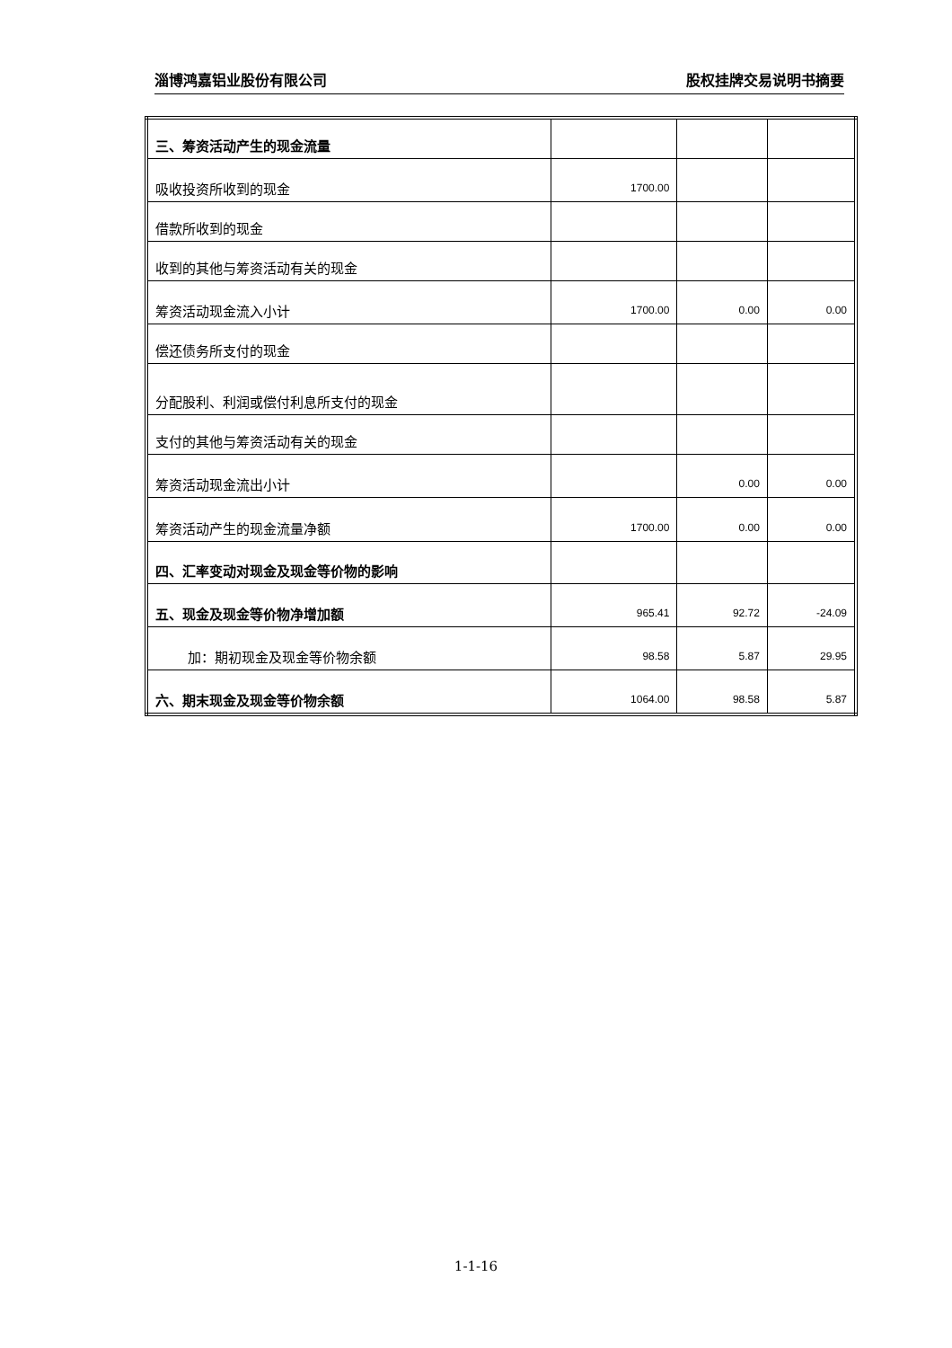淄博鸿嘉铝业股份有限公司 股权挂牌交易说明书摘要
| 三、筹资活动产生的现金流量 | | | |
| 吸收投资所收到的现金 | 1700.00 | | |
| 借款所收到的现金 | | | |
| 收到的其他与筹资活动有关的现金 | | | |
| 筹资活动现金流入小计 | 1700.00 | 0.00 | 0.00 |
| 偿还债务所支付的现金 | | | |
| 分配股利、利润或偿付利息所支付的现金 | | | |
| 支付的其他与筹资活动有关的现金 | | | |
| 筹资活动现金流出小计 | | 0.00 | 0.00 |
| 筹资活动产生的现金流量净额 | 1700.00 | 0.00 | 0.00 |
| 四、汇率变动对现金及现金等价物的影响 | | | |
| 五、现金及现金等价物净增加额 | 965.41 | 92.72 | -24.09 |
| 加：期初现金及现金等价物余额 | 98.58 | 5.87 | 29.95 |
| 六、期末现金及现金等价物余额 | 1064.00 | 98.58 | 5.87 |
1-1-16